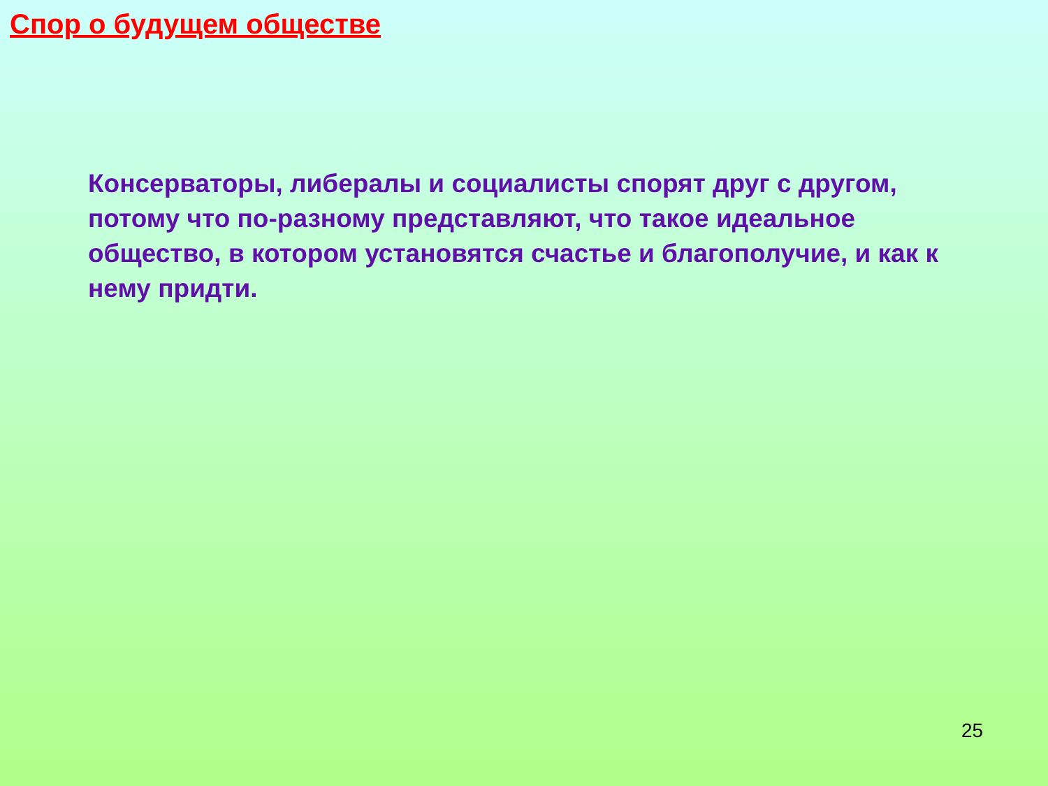Спор о будущем обществе
Консерваторы, либералы и социалисты спорят друг с другом, потому что по-разному представляют, что такое идеальное общество, в котором установятся счастье и благополучие, и как к нему придти.
25